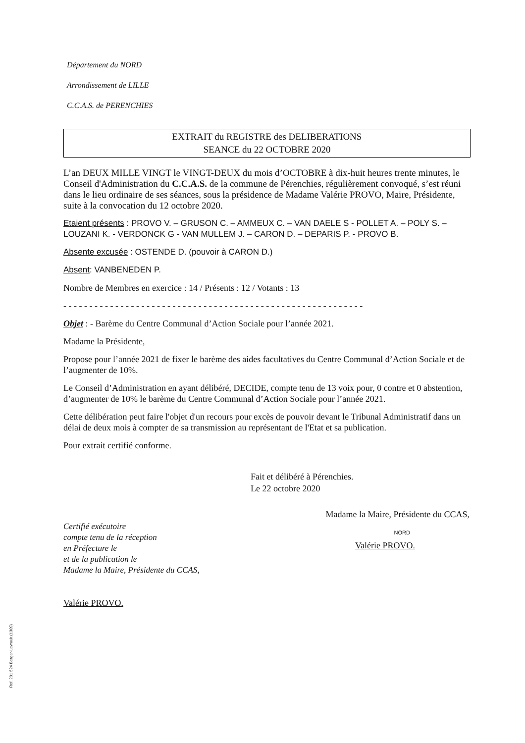Département du NORD
Arrondissement de LILLE
C.C.A.S. de PERENCHIES
EXTRAIT du REGISTRE des DELIBERATIONS
SEANCE du 22 OCTOBRE 2020
L’an DEUX MILLE VINGT le VINGT-DEUX du mois d’OCTOBRE à dix-huit heures trente minutes, le Conseil d'Administration du C.C.A.S. de la commune de Pérenchies, régulièrement convoqué, s’est réuni dans le lieu ordinaire de ses séances, sous la présidence de Madame Valérie PROVO, Maire, Présidente, suite à la convocation du 12 octobre 2020.
Etaient présents : PROVO V. – GRUSON C. – AMMEUX C. – VAN DAELE S - POLLET A. – POLY S. – LOUZANI K. - VERDONCK G - VAN MULLEM J. – CARON D. – DEPARIS P. - PROVO B.
Absente excusée : OSTENDE D. (pouvoir à CARON D.)
Absent: VANBENEDEN P.
Nombre de Membres en exercice : 14 / Présents : 12 / Votants : 13
- - - - - - - - - - - - - - - - - - - - - - - - - - - - - - - - - - - - - - - - - - - - - - - - - - - - - - - - - -
Objet : - Barème du Centre Communal d’Action Sociale pour l’année 2021.
Madame la Présidente,
Propose pour l’année 2021 de fixer le barème des aides facultatives du Centre Communal d’Action Sociale et de l’augmenter de 10%.
Le Conseil d’Administration en ayant délibéré, DECIDE, compte tenu de 13 voix pour, 0 contre et 0 abstention, d’augmenter de 10% le barème du Centre Communal d’Action Sociale pour l’année 2021.
Cette délibération peut faire l'objet d'un recours pour excès de pouvoir devant le Tribunal Administratif dans un délai de deux mois à compter de sa transmission au représentant de l'Etat et sa publication.
Pour extrait certifié conforme.
Fait et délibéré à Pérenchies.
Le 22 octobre 2020
Certifié exécutoire
compte tenu de la réception
en Préfecture le
et de la publication le
Madame la Maire, Présidente du CCAS,
Valérie PROVO.
Madame la Maire, Présidente du CCAS,
NORD
Valérie PROVO.
Ref. 201 524 Berger-Levrault (1309)